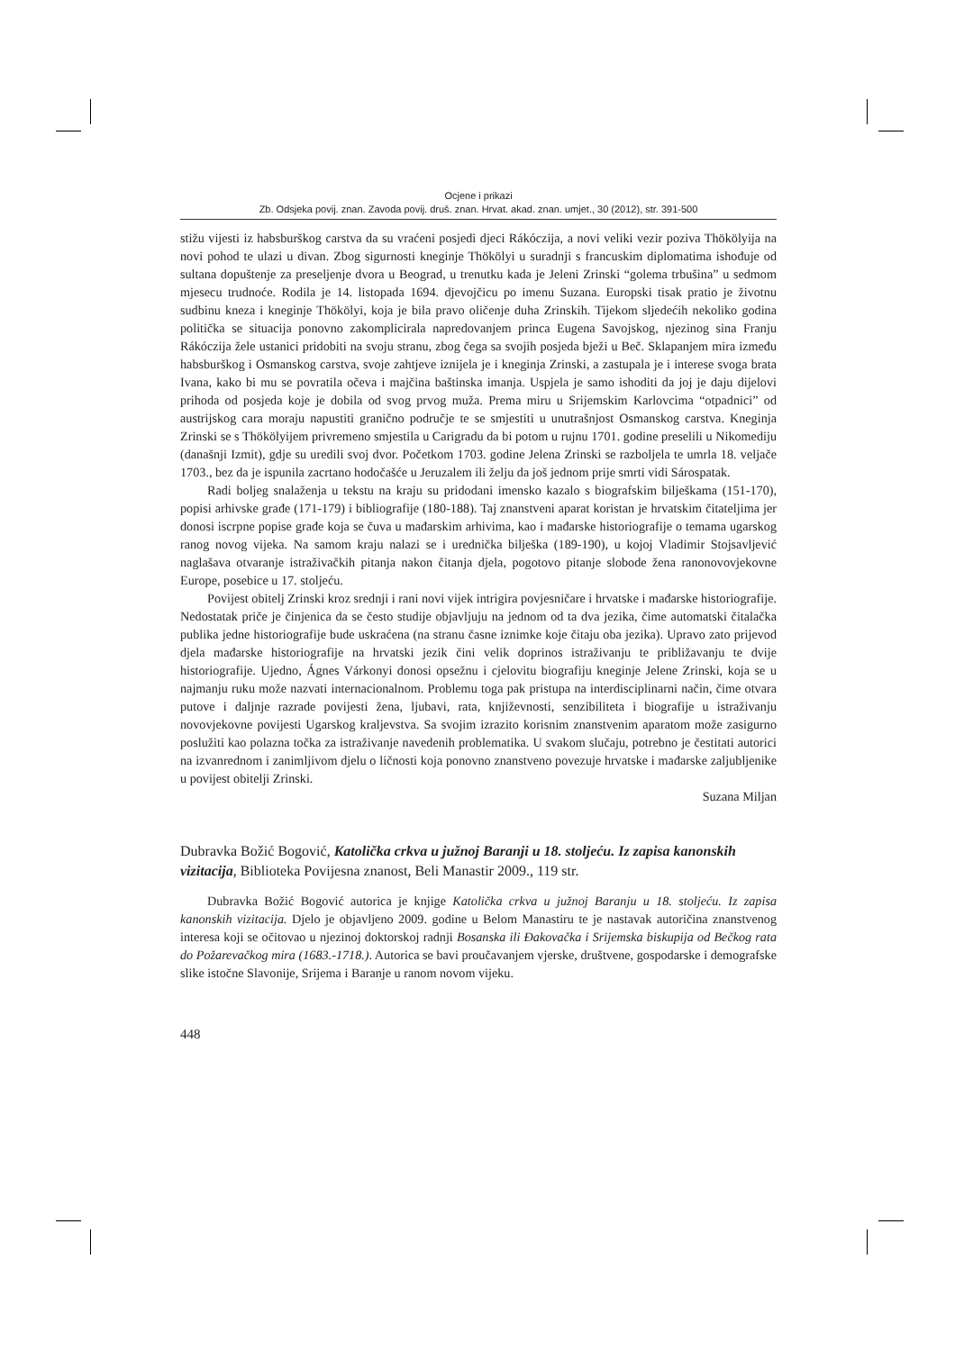Ocjene i prikazi
Zb. Odsjeka povij. znan. Zavoda povij. druš. znan. Hrvat. akad. znan. umjet., 30 (2012), str. 391-500
stižu vijesti iz habsburškog carstva da su vraćeni posjedi djeci Rákóczija, a novi veliki vezir poziva Thökölyija na novi pohod te ulazi u divan. Zbog sigurnosti kneginje Thökölyi u suradnji s francuskim diplomatima ishođuje od sultana dopuštenje za preseljenje dvora u Beograd, u trenutku kada je Jeleni Zrinski “golema trbušina” u sedmom mjesecu trudnoće. Rodila je 14. listopada 1694. djevojčicu po imenu Suzana. Europski tisak pratio je životnu sudbinu kneza i kneginje Thökölyi, koja je bila pravo oličenje duha Zrinskih. Tijekom sljedećih nekoliko godina politička se situacija ponovno zakomplicirala napredovanjem princa Eugena Savojskog, njezinog sina Franju Rákóczija žele ustanici pridobiti na svoju stranu, zbog čega sa svojih posjeda bježi u Beč. Sklapanjem mira između habsburškog i Osmanskog carstva, svoje zahtjeve iznijela je i kneginja Zrinski, a zastupala je i interese svoga brata Ivana, kako bi mu se povratila očeva i majčina baštinska imanja. Uspjela je samo ishoditi da joj je daju dijelovi prihoda od posjeda koje je dobila od svog prvog muža. Prema miru u Srijemskim Karlovcima “otpadnici” od austrijskog cara moraju napustiti granično područje te se smjestiti u unutrašnjost Osmanskog carstva. Kneginja Zrinski se s Thökölyijem privremeno smjestila u Carigradu da bi potom u rujnu 1701. godine preselili u Nikomediju (današnji Izmit), gdje su uredili svoj dvor. Početkom 1703. godine Jelena Zrinski se razboljela te umrla 18. veljače 1703., bez da je ispunila zacrtano hodočašće u Jeruzalem ili želju da još jednom prije smrti vidi Sárospatak.
Radi boljeg snalaženja u tekstu na kraju su pridodani imensko kazalo s biografskim bilješkama (151-170), popisi arhivske građe (171-179) i bibliografije (180-188). Taj znanstveni aparat koristan je hrvatskim čitateljima jer donosi iscrpne popise građe koja se čuva u mađarskim arhivima, kao i mađarske historiografije o temama ugarskog ranog novog vijeka. Na samom kraju nalazi se i urednička bilješka (189-190), u kojoj Vladimir Stojsavljević naglašava otvaranje istraživačkih pitanja nakon čitanja djela, pogotovo pitanje slobode žena ranonovovjekovne Europe, posebice u 17. stoljeću.
Povijest obitelj Zrinski kroz srednji i rani novi vijek intrigira povjesničare i hrvatske i mađarske historiografije. Nedostatak priče je činjenica da se često studije objavljuju na jednom od ta dva jezika, čime automatski čitalačka publika jedne historiografije bude uskraćena (na stranu časne iznimke koje čitaju oba jezika). Upravo zato prijevod djela mađarske historiografije na hrvatski jezik čini velik doprinos istraživanju te približavanju te dvije historiografije. Ujedno, Ágnes Várkonyi donosi opsežnu i cjelovitu biografiju kneginje Jelene Zrinski, koja se u najmanju ruku može nazvati internacionalnom. Problemu toga pak pristupa na interdisciplinarni način, čime otvara putove i daljnje razrade povijesti žena, ljubavi, rata, književnosti, senzibiliteta i biografije u istraživanju novovjekovne povijesti Ugarskog kraljevstva. Sa svojim izrazito korisnim znanstvenim aparatom može zasigurno poslužiti kao polazna točka za istraživanje navedenih problematika. U svakom slučaju, potrebno je čestitati autorici na izvanrednom i zanimljivom djelu o ličnosti koja ponovno znanstveno povezuje hrvatske i mađarske zaljubljenike u povijest obitelji Zrinski.
Suzana Miljan
Dubravka Božić Bogović, Katolička crkva u južnoj Baranji u 18. stoljeću. Iz zapisa kanonskih vizitacija, Biblioteka Povijesna znanost, Beli Manastir 2009., 119 str.
Dubravka Božić Bogović autorica je knjige Katolička crkva u južnoj Baranju u 18. stoljeću. Iz zapisa kanonskih vizitacija. Djelo je objavljeno 2009. godine u Belom Manastiru te je nastavak autoričina znanstvenog interesa koji se očitovao u njezinoj doktorskoj radnji Bosanska ili Đakovačka i Srijemska biskupija od Bečkog rata do Požarevačkog mira (1683.-1718.). Autorica se bavi proučavanjem vjerske, društvene, gospodarske i demografske slike istočne Slavonije, Srijema i Baranje u ranom novom vijeku.
448